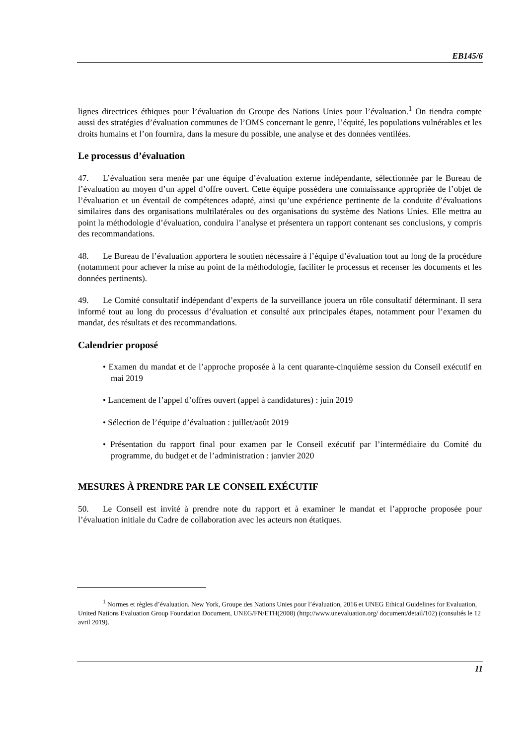EB145/6
lignes directrices éthiques pour l’évaluation du Groupe des Nations Unies pour l’évaluation.<sup>1</sup> On tiendra compte aussi des stratégies d’évaluation communes de l’OMS concernant le genre, l’équité, les populations vulnérables et les droits humains et l’on fournira, dans la mesure du possible, une analyse et des données ventilées.
Le processus d’évaluation
47. L’évaluation sera menée par une équipe d’évaluation externe indépendante, sélectionnée par le Bureau de l’évaluation au moyen d’un appel d’offre ouvert. Cette équipe possédera une connaissance appropriée de l’objet de l’évaluation et un éventail de compétences adapté, ainsi qu’une expérience pertinente de la conduite d’évaluations similaires dans des organisations multilatérales ou des organisations du système des Nations Unies. Elle mettra au point la méthodologie d’évaluation, conduira l’analyse et présentera un rapport contenant ses conclusions, y compris des recommandations.
48. Le Bureau de l’évaluation apportera le soutien nécessaire à l’équipe d’évaluation tout au long de la procédure (notamment pour achever la mise au point de la méthodologie, faciliter le processus et recenser les documents et les données pertinents).
49. Le Comité consultatif indépendant d’experts de la surveillance jouera un rôle consultatif déterminant. Il sera informé tout au long du processus d’évaluation et consulté aux principales étapes, notamment pour l’examen du mandat, des résultats et des recommandations.
Calendrier proposé
• Examen du mandat et de l’approche proposée à la cent quarante-cinquième session du Conseil exécutif en mai 2019
• Lancement de l’appel d’offres ouvert (appel à candidatures) : juin 2019
• Sélection de l’équipe d’évaluation : juillet/août 2019
• Présentation du rapport final pour examen par le Conseil exécutif par l’intermédiaire du Comité du programme, du budget et de l’administration : janvier 2020
MESURES À PRENDRE PAR LE CONSEIL EXÉCUTIF
50. Le Conseil est invité à prendre note du rapport et à examiner le mandat et l’approche proposée pour l’évaluation initiale du Cadre de collaboration avec les acteurs non étatiques.
<sup>1</sup> Normes et règles d’évaluation. New York, Groupe des Nations Unies pour l’évaluation, 2016 et UNEG Ethical Guidelines for Evaluation, United Nations Evaluation Group Foundation Document, UNEG/FN/ETH(2008) (http://www.unevaluation.org/ document/detail/102) (consultés le 12 avril 2019).
11